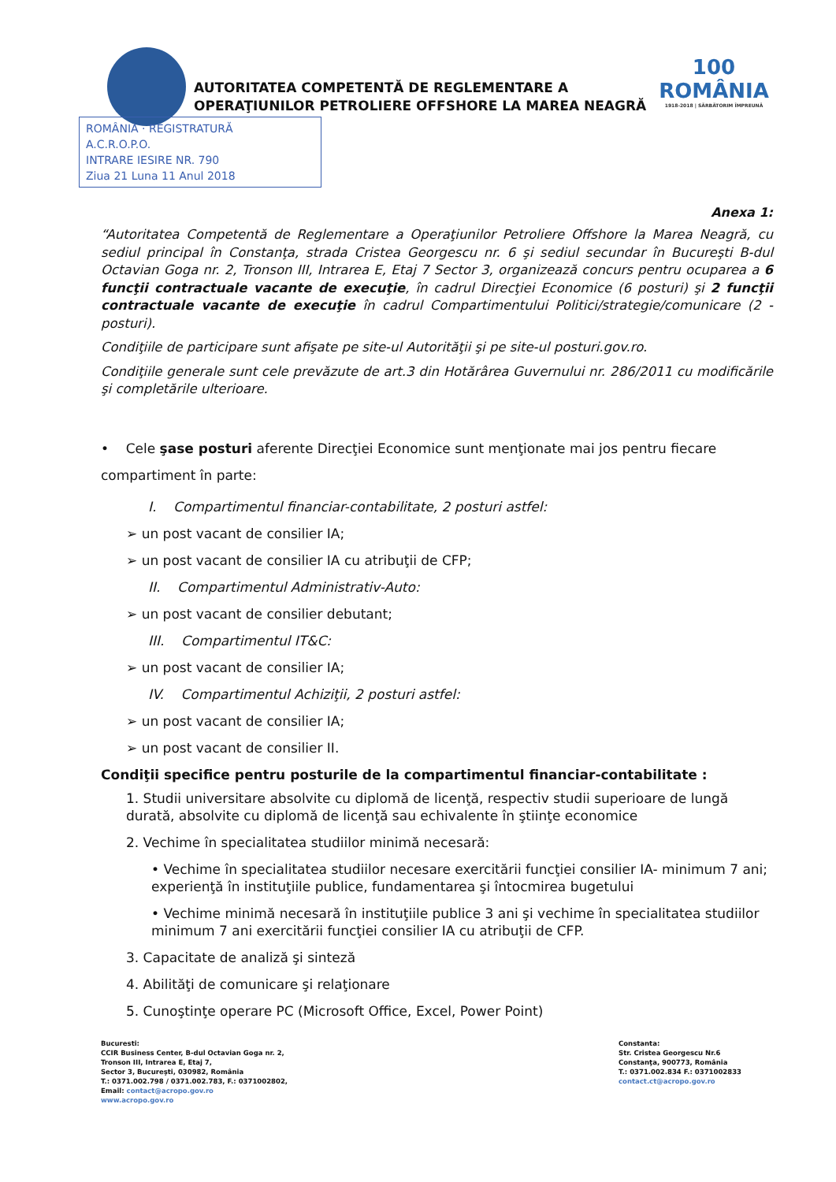AUTORITATEA COMPETENTĂ DE REGLEMENTARE A
OPERAŢIUNILOR PETROLIERE OFFSHORE LA MAREA NEAGRĂ
100
ROMÂNIA
1918-2018 | SĂRBĂTORIM ÎMPREUNĂ
ROMÂNIA · REGISTRATURĂ
A.C.R.O.P.O.
INTRARE IESIRE NR. 790
Ziua 21 Luna 11 Anul 2018
Anexa 1:
“Autoritatea Competentă de Reglementare a Operaţiunilor Petroliere Offshore la Marea Neagră, cu sediul principal în Constanţa, strada Cristea Georgescu nr. 6 şi sediul secundar în Bucureşti B-dul Octavian Goga nr. 2, Tronson III, Intrarea E, Etaj 7 Sector 3, organizează concurs pentru ocuparea a 6 funcţii contractuale vacante de execuţie, în cadrul Direcţiei Economice (6 posturi) şi 2 funcţii contractuale vacante de execuţie în cadrul Compartimentului Politici/strategie/comunicare (2 - posturi).
Condiţiile de participare sunt afişate pe site-ul Autorităţii şi pe site-ul posturi.gov.ro.
Condiţiile generale sunt cele prevăzute de art.3 din Hotărârea Guvernului nr. 286/2011 cu modificările şi completările ulterioare.
• Cele şase posturi aferente Direcţiei Economice sunt menţionate mai jos pentru fiecare compartiment în parte:
I. Compartimentul financiar-contabilitate, 2 posturi astfel:
➢ un post vacant de consilier IA;
➢ un post vacant de consilier IA cu atribuţii de CFP;
II. Compartimentul Administrativ-Auto:
➢ un post vacant de consilier debutant;
III. Compartimentul IT&C:
➢ un post vacant de consilier IA;
IV. Compartimentul Achiziţii, 2 posturi astfel:
➢ un post vacant de consilier IA;
➢ un post vacant de consilier II.
Condiţii specifice pentru posturile de la compartimentul financiar-contabilitate :
1. Studii universitare absolvite cu diplomă de licenţă, respectiv studii superioare de lungă durată, absolvite cu diplomă de licenţă sau echivalente în ştiinţe economice
2. Vechime în specialitatea studiilor minimă necesară:
• Vechime în specialitatea studiilor necesare exercitării funcţiei consilier IA- minimum 7 ani; experienţă în instituţiile publice, fundamentarea şi întocmirea bugetului
• Vechime minimă necesară în instituţiile publice 3 ani şi vechime în specialitatea studiilor minimum 7 ani exercitării funcţiei consilier IA cu atribuţii de CFP.
3. Capacitate de analiză şi sinteză
4. Abilităţi de comunicare şi relaţionare
5. Cunoştinţe operare PC (Microsoft Office, Excel, Power Point)
Bucuresti:
CCIR Business Center, B-dul Octavian Goga nr. 2,
Tronson III, Intrarea E, Etaj 7,
Sector 3, Bucureşti, 030982, România
T.: 0371.002.798 / 0371.002.783, F.: 0371002802,
Email: contact@acropo.gov.ro
www.acropo.gov.ro
Constanta:
Str. Cristea Georgescu Nr.6
Constanţa, 900773, România
T.: 0371.002.834 F.: 0371002833
contact.ct@acropo.gov.ro